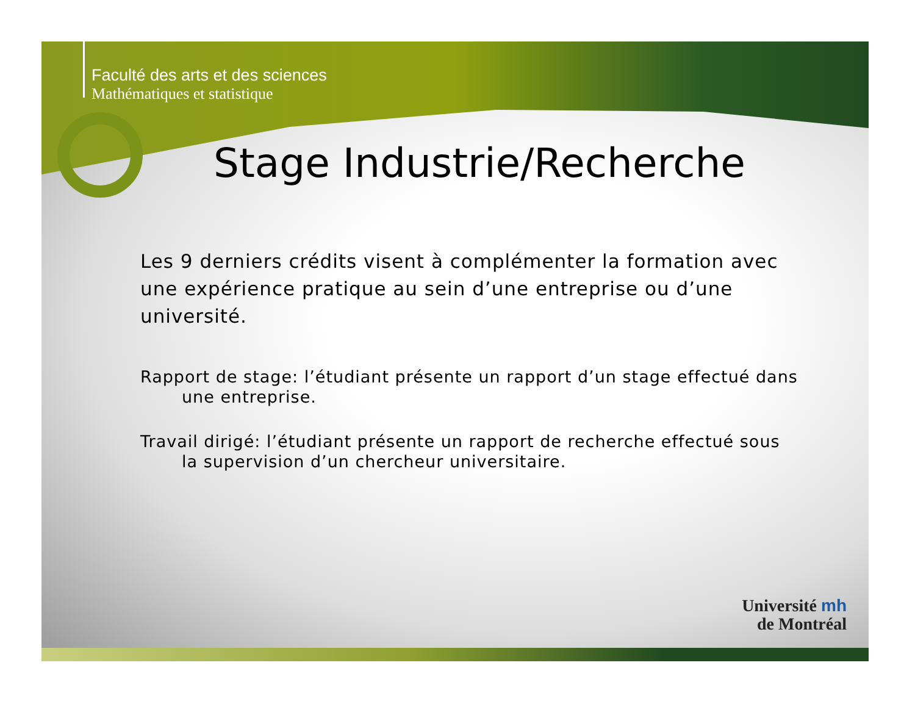Faculté des arts et des sciences
Mathématiques et statistique
Stage Industrie/Recherche
Les 9 derniers crédits visent à complémenter la formation avec une expérience pratique au sein d’une entreprise ou d’une université.
Rapport de stage: l’étudiant présente un rapport d’un stage effectué dans une entreprise.
Travail dirigé: l’étudiant présente un rapport de recherche effectué sous la supervision d’un chercheur universitaire.
Université mh
de Montréal